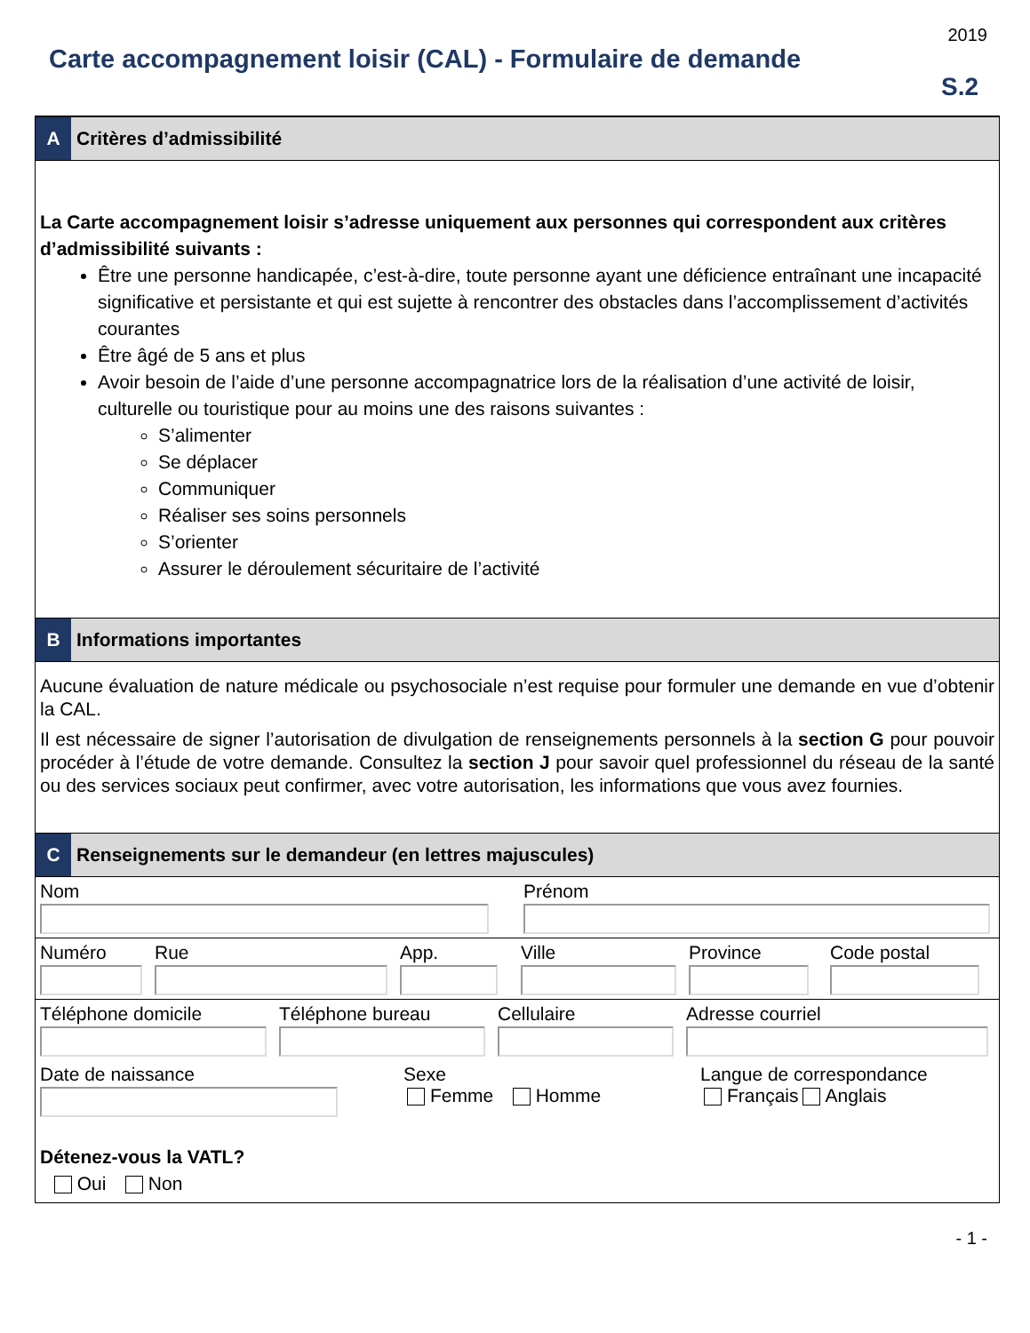2019
Carte accompagnement loisir (CAL) - Formulaire de demande
S.2
A
Critères d’admissibilité
La Carte accompagnement loisir s’adresse uniquement aux personnes qui correspondent aux critères d’admissibilité suivants :
Être une personne handicapée, c’est-à-dire, toute personne ayant une déficience entraînant une incapacité significative et persistante et qui est sujette à rencontrer des obstacles dans l’accomplissement d’activités courantes
Être âgé de 5 ans et plus
Avoir besoin de l’aide d’une personne accompagnatrice lors de la réalisation d’une activité de loisir, culturelle ou touristique pour au moins une des raisons suivantes :
S’alimenter
Se déplacer
Communiquer
Réaliser ses soins personnels
S’orienter
Assurer le déroulement sécuritaire de l’activité
B
Informations importantes
Aucune évaluation de nature médicale ou psychosociale n’est requise pour formuler une demande en vue d’obtenir la CAL.
Il est nécessaire de signer l’autorisation de divulgation de renseignements personnels à la section G pour pouvoir procéder à l’étude de votre demande. Consultez la section J pour savoir quel professionnel du réseau de la santé ou des services sociaux peut confirmer, avec votre autorisation, les informations que vous avez fournies.
C
Renseignements sur le demandeur (en lettres majuscules)
Nom Prénom
Numéro Rue App. Ville Province Code postal
Téléphone domicile Téléphone bureau Cellulaire Adresse courriel
Date de naissance Sexe
Femme Homme
Langue de correspondance
Français Anglais
Détenez-vous la VATL?
Oui Non
- 1 -